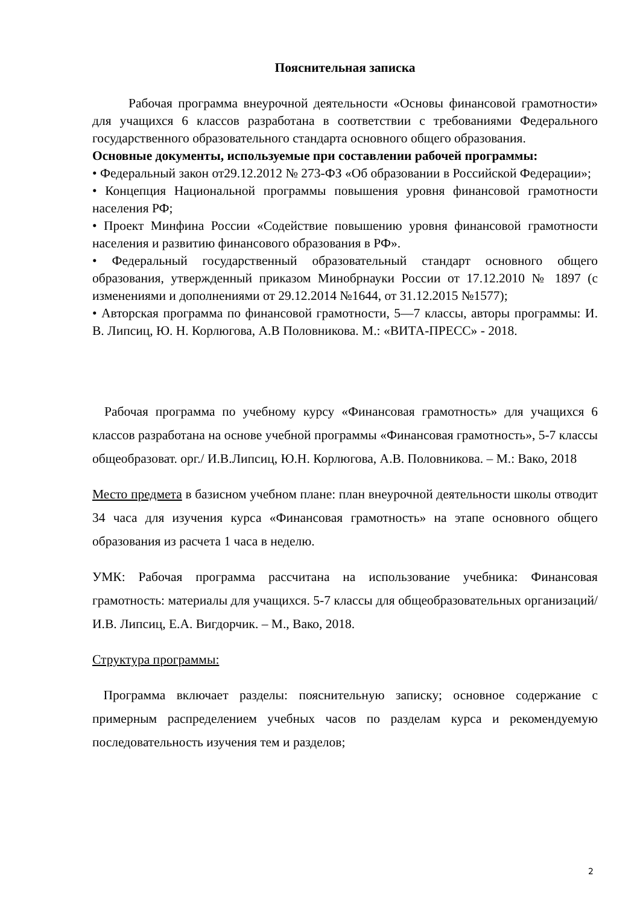Пояснительная записка
Рабочая программа внеурочной деятельности «Основы финансовой грамотности» для учащихся 6 классов разработана в соответствии с требованиями Федерального государственного образовательного стандарта основного общего образования.
Основные документы, используемые при составлении рабочей программы:
• Федеральный закон от29.12.2012 № 273-ФЗ «Об образовании в Российской Федерации»;
• Концепция Национальной программы повышения уровня финансовой грамотности населения РФ;
• Проект Минфина России «Содействие повышению уровня финансовой грамотности населения и развитию финансового образования в РФ».
• Федеральный государственный образовательный стандарт основного общего образования, утвержденный приказом Минобрнауки России от 17.12.2010 № 1897 (с изменениями и дополнениями от 29.12.2014 №1644, от 31.12.2015 №1577);
• Авторская программа по финансовой грамотности, 5—7 классы, авторы программы: И. В. Липсиц, Ю. Н. Корлюгова, А.В Половникова. М.: «ВИТА-ПРЕСС» - 2018.
Рабочая программа по учебному курсу «Финансовая грамотность» для учащихся 6 классов разработана на основе учебной программы «Финансовая грамотность», 5-7 классы общеобразоват. орг./ И.В.Липсиц, Ю.Н. Корлюгова, А.В. Половникова. – М.: Вако, 2018
Место предмета в базисном учебном плане: план внеурочной деятельности школы отводит 34 часа для изучения курса «Финансовая грамотность» на этапе основного общего образования из расчета 1 часа в неделю.
УМК: Рабочая программа рассчитана на использование учебника: Финансовая грамотность: материалы для учащихся. 5-7 классы для общеобразовательных организаций/ И.В. Липсиц, Е.А. Вигдорчик. – М., Вако, 2018.
Структура программы:
Программа включает разделы: пояснительную записку; основное содержание с примерным распределением учебных часов по разделам курса и рекомендуемую последовательность изучения тем и разделов;
2